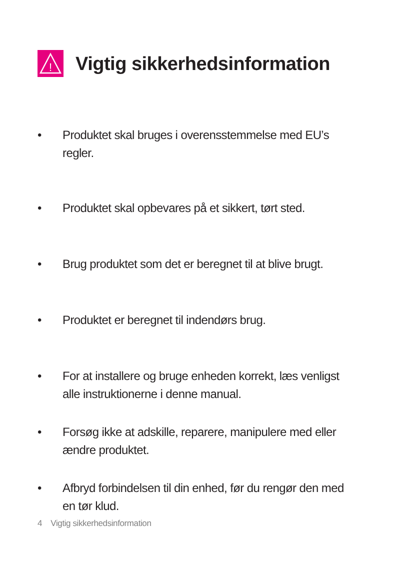!
Vigtig sikkerhedsinformation
• Produktet skal bruges i overensstemmelse med EU’s regler.
• Produktet skal opbevares på et sikkert, tørt sted.
• Brug produktet som det er beregnet til at blive brugt.
• Produktet er beregnet til indendørs brug.
• For at installere og bruge enheden korrekt, læs venligst alle instruktionerne i denne manual.
• Forsøg ikke at adskille, reparere, manipulere med eller ændre produktet.
• Afbryd forbindelsen til din enhed, før du rengør den med en tør klud.
4 Vigtig sikkerhedsinformation